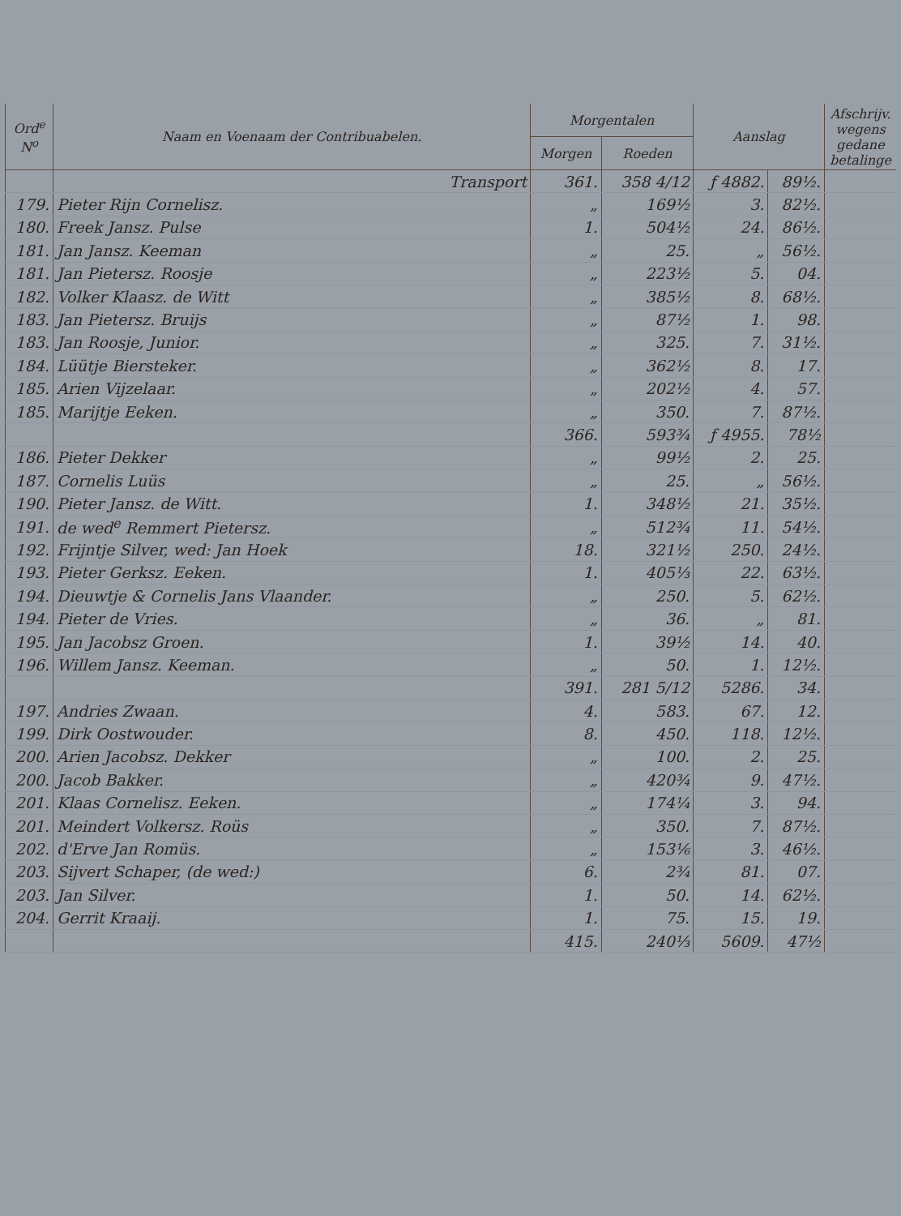| Ord<sup>e</sup> N<sup>o</sup> | Naam en Voenaam der Contribuabelen. | Morgentalen | | Aanslag | | Afschrijv. wegens gedane betalinge |
| --- | --- | --- | --- | --- | --- | --- |
| | | Morgen | Roeden | | | |
| | Transport | 361. | 358 4/12 | ƒ 4882. | 89½. | |
| 179. | Pieter Rijn Cornelisz. | „ | 169½ | 3. | 82½. | |
| 180. | Freek Jansz. Pulse | 1. | 504½ | 24. | 86½. | |
| 181. | Jan Jansz. Keeman | „ | 25. | „ | 56½. | |
| 181. | Jan Pietersz. Roosje | „ | 223½ | 5. | 04. | |
| 182. | Volker Klaasz. de Witt | „ | 385½ | 8. | 68½. | |
| 183. | Jan Pietersz. Bruijs | „ | 87½ | 1. | 98. | |
| 183. | Jan Roosje, Junior. | „ | 325. | 7. | 31½. | |
| 184. | Lüütje Biersteker. | „ | 362½ | 8. | 17. | |
| 185. | Arien Vijzelaar. | „ | 202½ | 4. | 57. | |
| 185. | Marijtje Eeken. | „ | 350. | 7. | 87½. | |
| | | 366. | 593¾ | ƒ 4955. | 78½ | |
| 186. | Pieter Dekker | „ | 99½ | 2. | 25. | |
| 187. | Cornelis Luüs | „ | 25. | „ | 56½. | |
| 190. | Pieter Jansz. de Witt. | 1. | 348½ | 21. | 35½. | |
| 191. | de wed<sup>e</sup> Remmert Pietersz. | „ | 512¾ | 11. | 54½. | |
| 192. | Frijntje Silver, wed: Jan Hoek | 18. | 321½ | 250. | 24½. | |
| 193. | Pieter Gerksz. Eeken. | 1. | 405⅓ | 22. | 63½. | |
| 194. | Dieuwtje & Cornelis Jans Vlaander. | „ | 250. | 5. | 62½. | |
| 194. | Pieter de Vries. | „ | 36. | „ | 81. | |
| 195. | Jan Jacobsz Groen. | 1. | 39½ | 14. | 40. | |
| 196. | Willem Jansz. Keeman. | „ | 50. | 1. | 12½. | |
| | | 391. | 281 5/12 | 5286. | 34. | |
| 197. | Andries Zwaan. | 4. | 583. | 67. | 12. | |
| 199. | Dirk Oostwouder. | 8. | 450. | 118. | 12½. | |
| 200. | Arien Jacobsz. Dekker | „ | 100. | 2. | 25. | |
| 200. | Jacob Bakker. | „ | 420¾ | 9. | 47½. | |
| 201. | Klaas Cornelisz. Eeken. | „ | 174¼ | 3. | 94. | |
| 201. | Meindert Volkersz. Roüs | „ | 350. | 7. | 87½. | |
| 202. | d'Erve Jan Romüs. | „ | 153⅙ | 3. | 46½. | |
| 203. | Sijvert Schaper, (de wed:) | 6. | 2¾ | 81. | 07. | |
| 203. | Jan Silver. | 1. | 50. | 14. | 62½. | |
| 204. | Gerrit Kraaij. | 1. | 75. | 15. | 19. | |
| | | 415. | 240⅓ | 5609. | 47½ | |